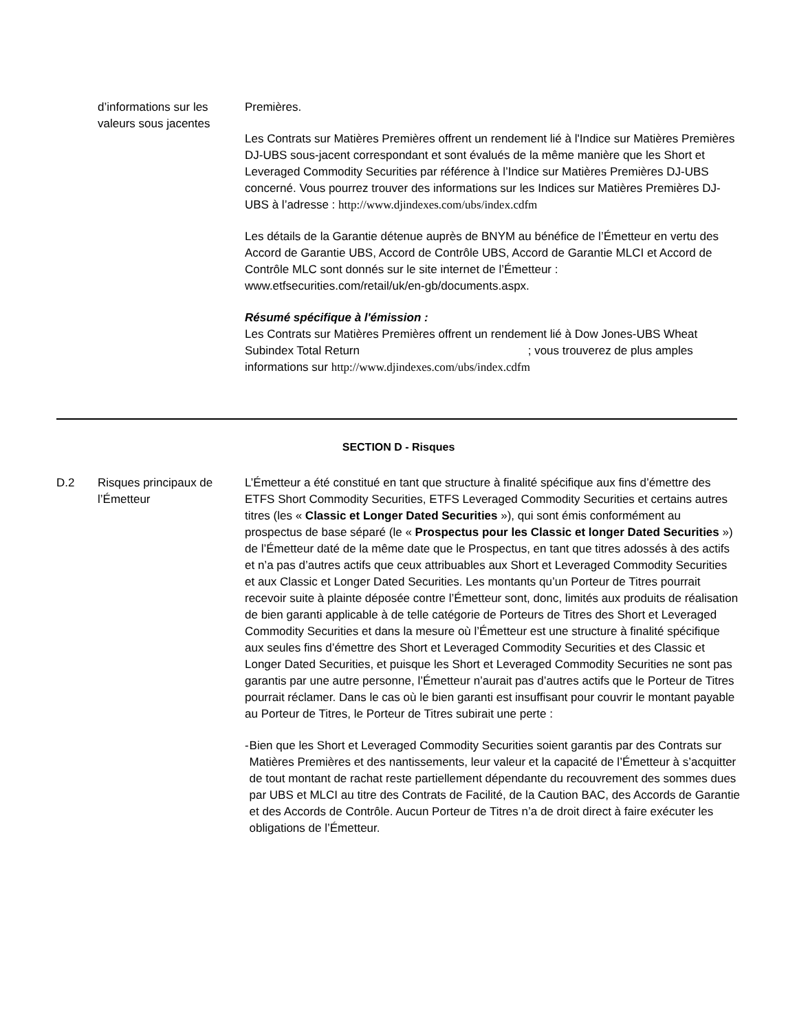d’informations sur les valeurs sous jacentes
Premières.
Les Contrats sur Matières Premières offrent un rendement lié à l'Indice sur Matières Premières DJ-UBS sous-jacent correspondant et sont évalués de la même manière que les Short et Leveraged Commodity Securities par référence à l’Indice sur Matières Premières DJ-UBS concerné. Vous pourrez trouver des informations sur les Indices sur Matières Premières DJ-UBS à l’adresse : http://www.djindexes.com/ubs/index.cdfm
Les détails de la Garantie détenue auprès de BNYM au bénéfice de l’Émetteur en vertu des Accord de Garantie UBS, Accord de Contrôle UBS, Accord de Garantie MLCI et Accord de Contrôle MLC sont donnés sur le site internet de l’Émetteur : www.etfsecurities.com/retail/uk/en-gb/documents.aspx.
Résumé spécifique à l'émission :
Les Contrats sur Matières Premières offrent un rendement lié à Dow Jones-UBS Wheat Subindex Total Return ; vous trouverez de plus amples informations sur http://www.djindexes.com/ubs/index.cdfm
SECTION D - Risques
D.2 Risques principaux de l’Émetteur
L’Émetteur a été constitué en tant que structure à finalité spécifique aux fins d’émettre des ETFS Short Commodity Securities, ETFS Leveraged Commodity Securities et certains autres titres (les « Classic et Longer Dated Securities »), qui sont émis conformément au prospectus de base séparé (le « Prospectus pour les Classic et longer Dated Securities ») de l’Émetteur daté de la même date que le Prospectus, en tant que titres adossés à des actifs et n’a pas d’autres actifs que ceux attribuables aux Short et Leveraged Commodity Securities et aux Classic et Longer Dated Securities. Les montants qu’un Porteur de Titres pourrait recevoir suite à plainte déposée contre l’Émetteur sont, donc, limités aux produits de réalisation de bien garanti applicable à de telle catégorie de Porteurs de Titres des Short et Leveraged Commodity Securities et dans la mesure où l’Émetteur est une structure à finalité spécifique aux seules fins d’émettre des Short et Leveraged Commodity Securities et des Classic et Longer Dated Securities, et puisque les Short et Leveraged Commodity Securities ne sont pas garantis par une autre personne, l’Émetteur n’aurait pas d’autres actifs que le Porteur de Titres pourrait réclamer. Dans le cas où le bien garanti est insuffisant pour couvrir le montant payable au Porteur de Titres, le Porteur de Titres subirait une perte :
- Bien que les Short et Leveraged Commodity Securities soient garantis par des Contrats sur Matières Premières et des nantissements, leur valeur et la capacité de l’Émetteur à s’acquitter de tout montant de rachat reste partiellement dépendante du recouvrement des sommes dues par UBS et MLCI au titre des Contrats de Facilité, de la Caution BAC, des Accords de Garantie et des Accords de Contrôle. Aucun Porteur de Titres n’a de droit direct à faire exécuter les obligations de l’Émetteur.